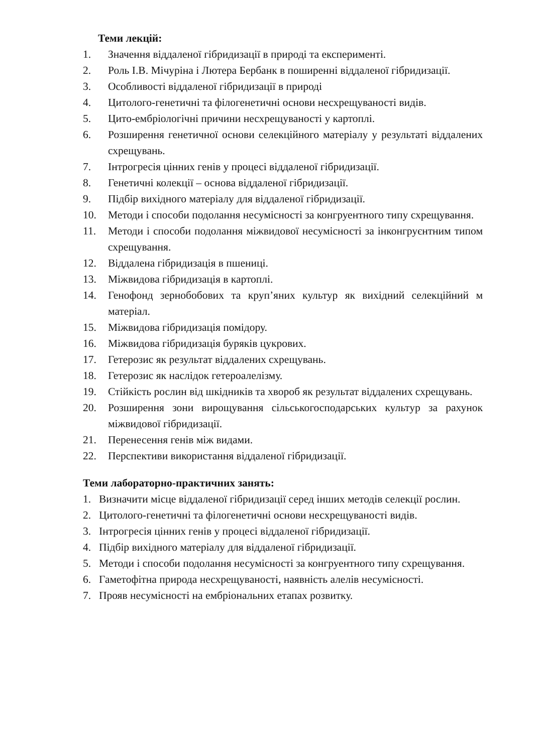Теми лекцій:
1. Значення віддаленої гібридизації в природі та експерименті.
2. Роль І.В. Мічуріна і Лютера Бербанк в поширенні віддаленої гібридизації.
3. Особливості віддаленої гібридизації в природі
4. Цитолого-генетичні та філогенетичні основи несхрещуваності видів.
5. Цито-ембріологічні причини несхрещуваності у картоплі.
6. Розширення генетичної основи селекційного матеріалу у результаті віддалених схрещувань.
7. Інтрогресія цінних генів у процесі віддаленої гібридизації.
8. Генетичні колекції – основа віддаленої гібридизації.
9. Підбір вихідного матеріалу для віддаленої гібридизації.
10. Методи і способи подолання несумісності за конгруентного типу схрещування.
11. Методи і способи подолання міжвидової несумісності за інконгруєнтним типом схрещування.
12. Віддалена гібридизація в пшениці.
13. Міжвидова гібридизація в картоплі.
14. Генофонд зернобобових та круп’яних культур як вихідний селекційний м матеріал.
15. Міжвидова гібридизація помідору.
16. Міжвидова гібридизація буряків цукрових.
17. Гетерозис як результат віддалених схрещувань.
18. Гетерозис як наслідок гетероалелізму.
19. Стійкість рослин від шкідників та хвороб як результат віддалених схрещувань.
20. Розширення зони вирощування сільськогосподарських культур за рахунок міжвидової гібридизації.
21. Перенесення генів між видами.
22. Перспективи використання віддаленої гібридизації.
Теми лабораторно-практичних занять:
1. Визначити місце віддаленої гібридизації серед інших методів селекції рослин.
2. Цитолого-генетичні та філогенетичні основи несхрещуваності видів.
3. Інтрогресія цінних генів у процесі віддаленої гібридизації.
4. Підбір вихідного матеріалу для віддаленої гібридизації.
5. Методи і способи подолання несумісності за конгруентного типу схрещування.
6. Гаметофітна природа несхрещуваності, наявність алелів несумісності.
7. Прояв несумісності на ембріональних етапах розвитку.